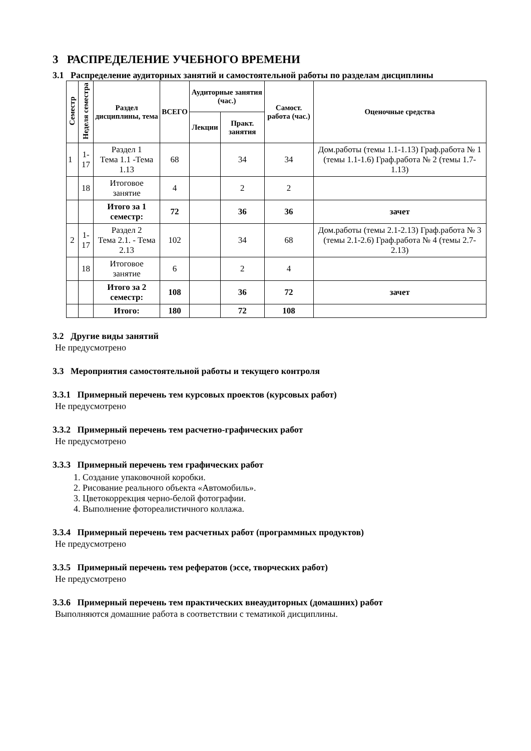3 РАСПРЕДЕЛЕНИЕ УЧЕБНОГО ВРЕМЕНИ
3.1 Распределение аудиторных занятий и самостоятельной работы по разделам дисциплины
| Семестр | Неделя семестра | Раздел дисциплины, тема | ВСЕГО | Аудиторные занятия (час.) | | Самост. работа (час.) | Оценочные средства |
| --- | --- | --- | --- | --- | --- | --- | --- |
| | | | | Лекции | Практ. занятия | | |
| 1 | 1-17 | Раздел 1 Тема 1.1 -Тема 1.13 | 68 | | 34 | 34 | Дом.работы (темы 1.1-1.13) Граф.работа № 1 (темы 1.1-1.6) Граф.работа № 2 (темы 1.7-1.13) |
| | 18 | Итоговое занятие | 4 | | 2 | 2 | |
| | | Итого за 1 семестр: | 72 | | 36 | 36 | зачет |
| 2 | 1-17 | Раздел 2 Тема 2.1. - Тема 2.13 | 102 | | 34 | 68 | Дом.работы (темы 2.1-2.13) Граф.работа № 3 (темы 2.1-2.6) Граф.работа № 4 (темы 2.7-2.13) |
| | 18 | Итоговое занятие | 6 | | 2 | 4 | |
| | | Итого за 2 семестр: | 108 | | 36 | 72 | зачет |
| | | Итого: | 180 | | 72 | 108 | |
3.2 Другие виды занятий
Не предусмотрено
3.3 Мероприятия самостоятельной работы и текущего контроля
3.3.1 Примерный перечень тем курсовых проектов (курсовых работ)
Не предусмотрено
3.3.2 Примерный перечень тем расчетно-графических работ
Не предусмотрено
3.3.3 Примерный перечень тем графических работ
1. Создание упаковочной коробки.
2. Рисование реального объекта «Автомобиль».
3. Цветокоррекция черно-белой фотографии.
4. Выполнение фотореалистичного коллажа.
3.3.4 Примерный перечень тем расчетных работ (программных продуктов)
Не предусмотрено
3.3.5 Примерный перечень тем рефератов (эссе, творческих работ)
Не предусмотрено
3.3.6 Примерный перечень тем практических внеаудиторных (домашних) работ
Выполняются домашние работа в соответствии с тематикой дисциплины.